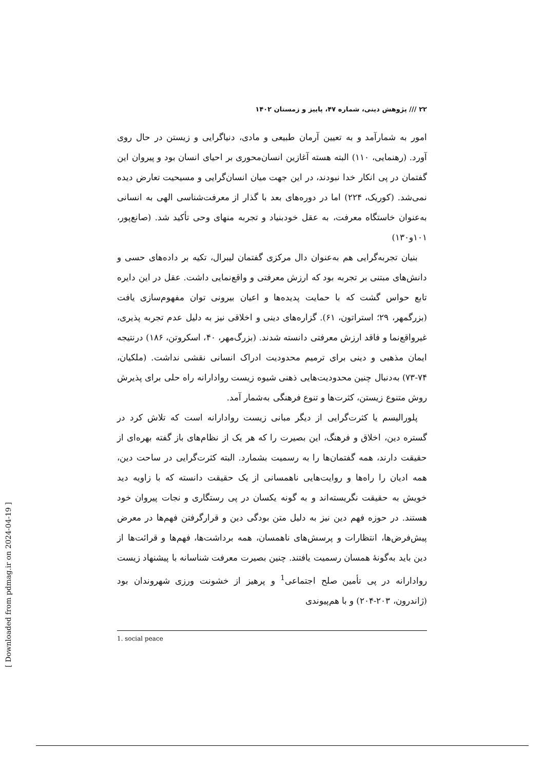[ Downloaded from pdmag.ir on 2024-04-19 ]
۲۲ /// پژوهش دینی، شماره ۴۷، پاییز و زمستان ۱۴۰۲
امور به شمارآمد و به تعیین آرمان طبیعی و مادی، دنیاگرایی و زیستن در حال روی آورد. (رهنمایی، ۱۱۰) البته هسته آغازین انسان‌محوری بر احیای انسان بود و پیروان این گفتمان در پی انکار خدا نبودند، در این جهت میان انسان‌گرایی و مسیحیت تعارض دیده نمی‌شد. (کوریک، ۲۲۴) اما در دوره‌های بعد با گذار از معرفت‌شناسی الهی به انسانی به‌عنوان خاستگاه معرفت، به عقل خودبنیاد و تجربه منهای وحی تأکید شد. (صانع‌پور، ۱۰۱و۱۳۰)
بنیان تجربه‌گرایی هم به‌عنوان دال مرکزی گفتمان لیبرال، تکیه بر داده‌های حسی و دانش‌های مبتنی بر تجربه بود که ارزش معرفتی و واقع‌نمایی داشت. عقل در این دایره تابع حواس گشت که با حمایت پدیده‌ها و اعیان بیرونی توان مفهوم‌سازی یافت (بزرگمهر، ۲۹؛ استراتون، ۶۱). گزاره‌های دینی و اخلاقی نیز به دلیل عدم تجربه پذیری، غیرواقع‌نما و فاقد ارزش معرفتی دانسته شدند. (بزرگ‌مهر، ۴۰، اسکروتن، ۱۸۶) درنتیجه ایمان مذهبی و دینی برای ترمیم محدودیت ادراک انسانی نقشی نداشت. (ملکیان، ۷۴-۷۳) به‌دنبال چنین محدودیت‌هایی ذهنی شیوه زیست روادارانه راه حلی برای پذیرش روش متنوع زیستن، کثرت‌ها و تنوع فرهنگی به‌شمار آمد.
پلورالیسم یا کثرت‌گرایی از دیگر مبانی زیست روادارانه است که تلاش کرد در گستره دین، اخلاق و فرهنگ، این بصیرت را که هر یک از نظام‌های باز گفته بهره‌ای از حقیقت دارند، همه گفتمان‌ها را به رسمیت بشمارد. البته کثرت‌گرایی در ساحت دین، همه ادیان را راه‌ها و روایت‌هایی ناهمسانی از یک حقیقت دانسته که با زاویه دید خویش به حقیقت نگریسته‌اند و به گونه یکسان در پی رستگاری و نجات پیروان خود هستند. در حوزه فهم دین نیز به دلیل متن بودگی دین و قرارگرفتن فهم‌ها در معرض پیش‌فرض‌ها، انتظارات و پرسش‌های ناهمسان، همه برداشت‌ها، فهم‌ها و قرائت‌ها از دین باید به‌گونهٔ همسان رسمیت یافتند. چنین بصیرت معرفت شناسانه با پیشنهاد زیست روادارانه در پی تأمین صلح اجتماعی<sup>1</sup> و پرهیز از خشونت ورزی شهروندان بود (ژاندرون، ۲۰۳-۲۰۴) و با هم‌پیوندی
1. social peace